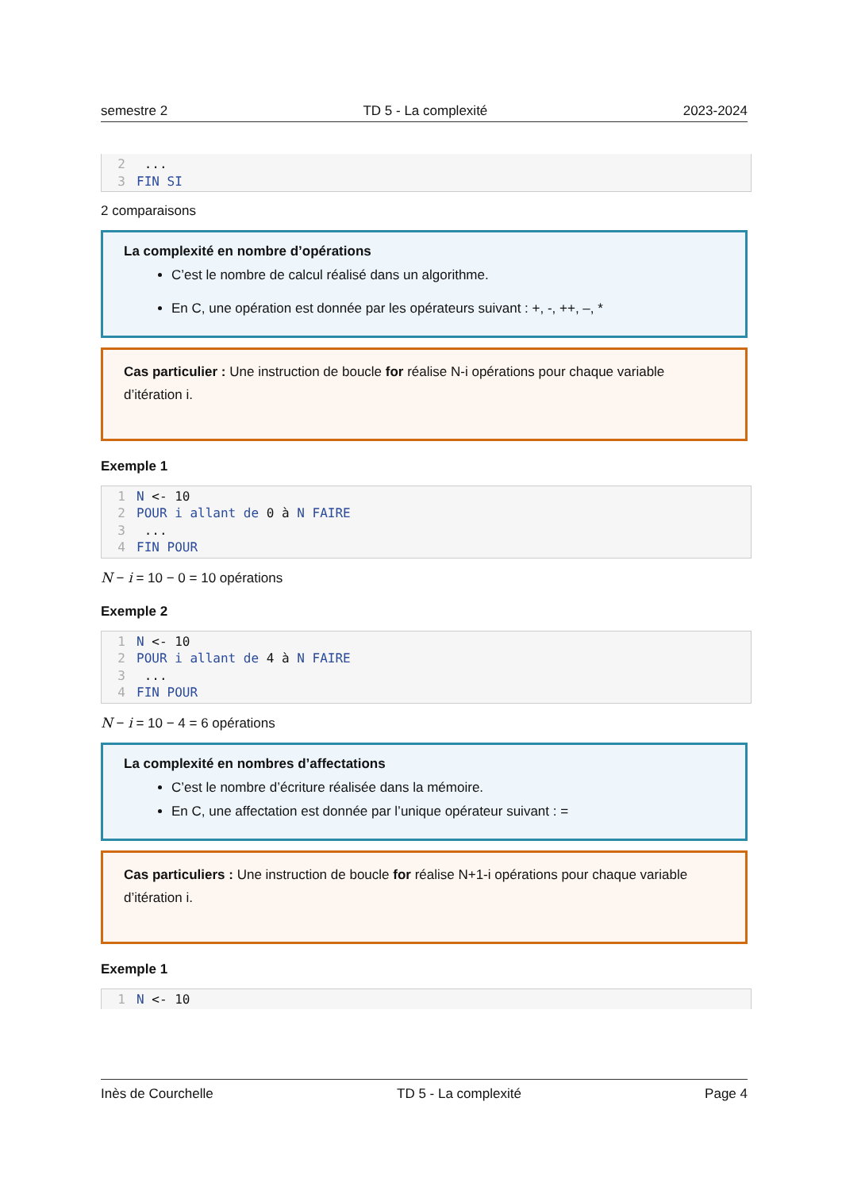semestre 2 TD 5 - La complexité 2023-2024
2 ...
3 FIN SI
2 comparaisons
La complexité en nombre d’opérations
C’est le nombre de calcul réalisé dans un algorithme.
En C, une opération est donnée par les opérateurs suivant : +, -, ++, –, *
Cas particulier : Une instruction de boucle for réalise N-i opérations pour chaque variable d’itération i.
Exemple 1
1 N <- 10
2 POUR i allant de 0 à N FAIRE
3 ...
4 FIN POUR
N − i = 10 − 0 = 10 opérations
Exemple 2
1 N <- 10
2 POUR i allant de 4 à N FAIRE
3 ...
4 FIN POUR
N − i = 10 − 4 = 6 opérations
La complexité en nombres d’affectations
C’est le nombre d’écriture réalisée dans la mémoire.
En C, une affectation est donnée par l’unique opérateur suivant : =
Cas particuliers : Une instruction de boucle for réalise N+1-i opérations pour chaque variable d’itération i.
Exemple 1
1 N <- 10
Inès de Courchelle TD 5 - La complexité Page 4